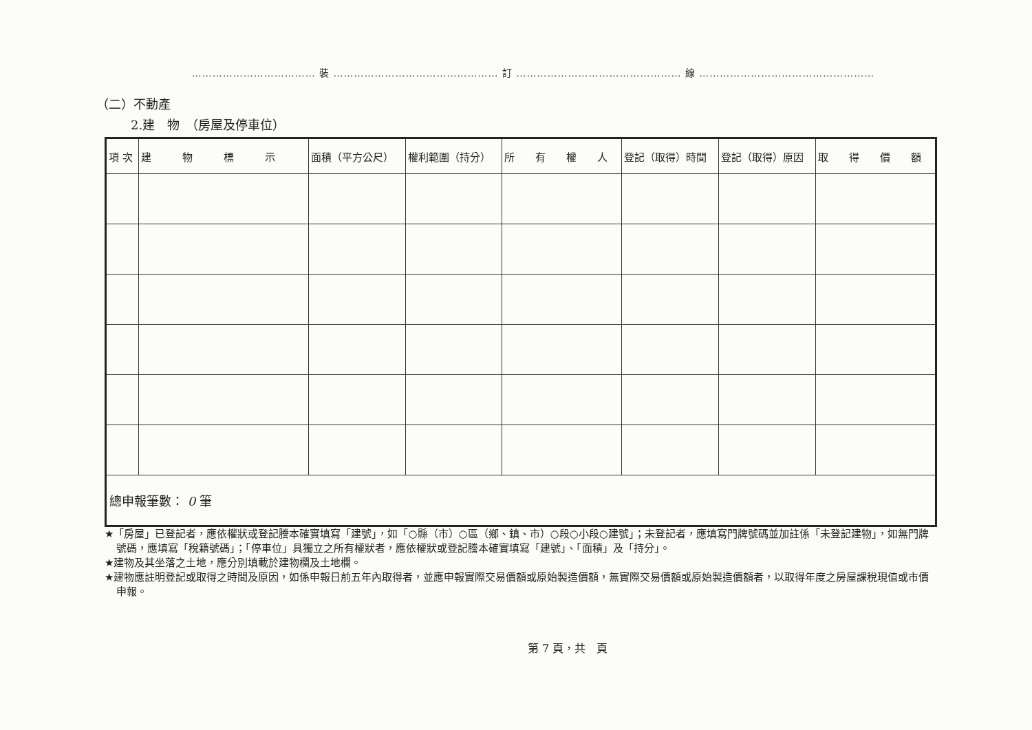……………………………… 裝 ………………………………………… 訂 ………………………………………… 線 ……………………………………………
（二）不動產
2.建　物　（房屋及停車位）
| 項 次 | 建 物 標 示 | 面積（平方公尺） | 權利範圍（持分） | 所 有 權 人 | 登記（取得）時間 | 登記（取得）原因 | 取 得 價 額 |
| --- | --- | --- | --- | --- | --- | --- | --- |
| 總申報筆數： 0 筆 | | | | | | | |
★「房屋」已登記者，應依權狀或登記謄本確實填寫「建號」，如「○縣（市）○區（鄉、鎮、市）○段○小段○建號」；未登記者，應填寫門牌號碼並加註係「未登記建物」，如無門牌號碼，應填寫「稅籍號碼」；「停車位」具獨立之所有權狀者，應依權狀或登記謄本確實填寫「建號」、「面積」及「持分」。
★建物及其坐落之土地，應分別填載於建物欄及土地欄。
★建物應註明登記或取得之時間及原因，如係申報日前五年內取得者，並應申報實際交易價額或原始製造價額，無實際交易價額或原始製造價額者，以取得年度之房屋課稅現值或市價申報。
第 7 頁，共　頁